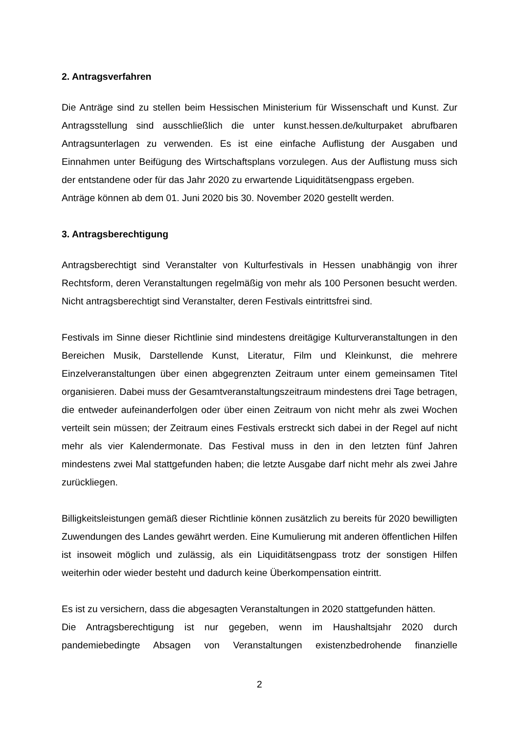2. Antragsverfahren
Die Anträge sind zu stellen beim Hessischen Ministerium für Wissenschaft und Kunst. Zur Antragsstellung sind ausschließlich die unter kunst.hessen.de/kulturpaket abrufbaren Antragsunterlagen zu verwenden. Es ist eine einfache Auflistung der Ausgaben und Einnahmen unter Beifügung des Wirtschaftsplans vorzulegen. Aus der Auflistung muss sich der entstandene oder für das Jahr 2020 zu erwartende Liquiditätsengpass ergeben.
Anträge können ab dem 01. Juni 2020 bis 30. November 2020 gestellt werden.
3. Antragsberechtigung
Antragsberechtigt sind Veranstalter von Kulturfestivals in Hessen unabhängig von ihrer Rechtsform, deren Veranstaltungen regelmäßig von mehr als 100 Personen besucht werden. Nicht antragsberechtigt sind Veranstalter, deren Festivals eintrittsfrei sind.
Festivals im Sinne dieser Richtlinie sind mindestens dreitägige Kulturveranstaltungen in den Bereichen Musik, Darstellende Kunst, Literatur, Film und Kleinkunst, die mehrere Einzelveranstaltungen über einen abgegrenzten Zeitraum unter einem gemeinsamen Titel organisieren. Dabei muss der Gesamtveranstaltungszeitraum mindestens drei Tage betragen, die entweder aufeinanderfolgen oder über einen Zeitraum von nicht mehr als zwei Wochen verteilt sein müssen; der Zeitraum eines Festivals erstreckt sich dabei in der Regel auf nicht mehr als vier Kalendermonate. Das Festival muss in den in den letzten fünf Jahren mindestens zwei Mal stattgefunden haben; die letzte Ausgabe darf nicht mehr als zwei Jahre zurückliegen.
Billigkeitsleistungen gemäß dieser Richtlinie können zusätzlich zu bereits für 2020 bewilligten Zuwendungen des Landes gewährt werden. Eine Kumulierung mit anderen öffentlichen Hilfen ist insoweit möglich und zulässig, als ein Liquiditätsengpass trotz der sonstigen Hilfen weiterhin oder wieder besteht und dadurch keine Überkompensation eintritt.
Es ist zu versichern, dass die abgesagten Veranstaltungen in 2020 stattgefunden hätten.
Die Antragsberechtigung ist nur gegeben, wenn im Haushaltsjahr 2020 durch pandemiebedingte Absagen von Veranstaltungen existenzbedrohende finanzielle
2